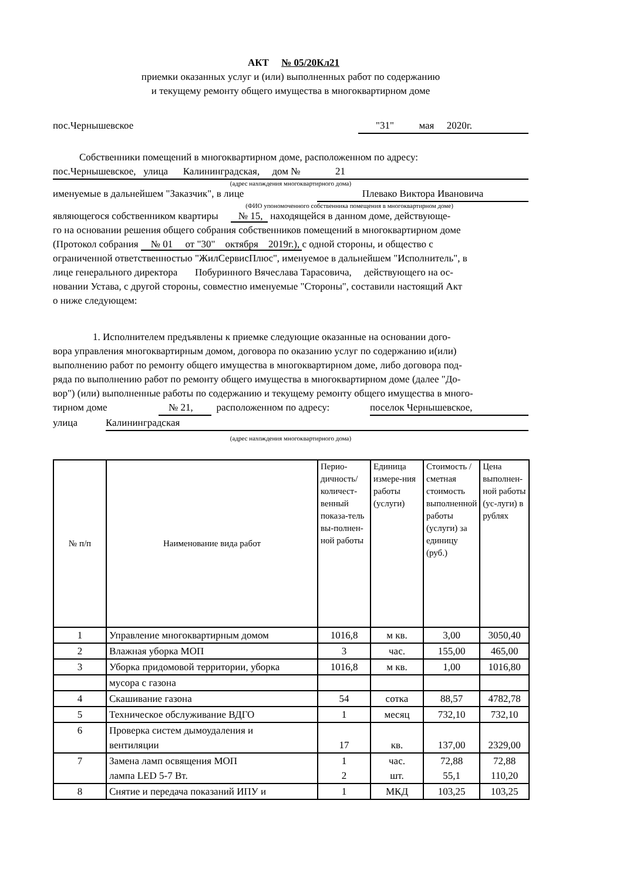АКТ № 05/20Кл21
приемки оказанных услуг и (или) выполненных работ по содержанию
и текущему ремонту общего имущества в многоквартирном доме
пос.Чернышевское "31" мая 2020г.
Собственники помещений в многоквартирном доме, расположенном по адресу:
пос.Чернышевское, улица Калининградская, дом № 21
(адрес нахождения многоквартирного дома)
именуемые в дальнейшем "Заказчик", в лице Плевако Виктора Ивановича
(ФИО упономоченного собственника помещения в многоквартирном доме)
являющегося собственником квартиры № 15, находящейся в данном доме, действующе-
го на основании решения общего собрания собственников помещений в многоквартирном доме
(Протокол собрания № 01 от "30" октября 2019г.), с одной стороны, и общество с
ограниченной ответственностью "ЖилСервисПлюс", именуемое в дальнейшем "Исполнитель", в
лице генерального директора Побуринного Вячеслава Тарасовича, действующего на ос-
новании Устава, с другой стороны, совместно именуемые "Стороны", составили настоящий Акт
о ниже следующем:
1. Исполнителем предъявлены к приемке следующие оказанные на основании дого-
вора управления многоквартирным домом, договора по оказанию услуг по содержанию и(или)
выполнению работ по ремонту общего имущества в многоквартирном доме, либо договора под-
ряда по выполнению работ по ремонту общего имущества в многоквартирном доме (далее "До-
вор") (или) выполненные работы по содержанию и текущему ремонту общего имущества в много-
тирном доме № 21, расположенном по адресу: поселок Чернышевское,
улица Калининградская
(адрес нахождения многоквартирного дома)
| № п/п | Наименование вида работ | Перио-дичность/количест-венный показа-тель вы-полнен-ной работы | Единица измере-ния работы (услуги) | Стоимость / сметная стоимость выполненной работы (услуги) за единицу (руб.) | Цена выполнен-ной работы (ус-луги) в рублях |
| 1 | Управление многоквартирным домом | 1016,8 | м кв. | 3,00 | 3050,40 |
| 2 | Влажная уборка МОП | 3 | час. | 155,00 | 465,00 |
| 3 | Уборка придомовой территории, уборка | 1016,8 | м кв. | 1,00 | 1016,80 |
| | мусора с газона | | | | |
| 4 | Скашивание газона | 54 | сотка | 88,57 | 4782,78 |
| 5 | Техническое обслуживание ВДГО | 1 | месяц | 732,10 | 732,10 |
| 6 | Проверка систем дымоудаления и вентиляции | 17 | кв. | 137,00 | 2329,00 |
| 7 | Замена ламп освящения МОП лампа LED 5-7 Вт. | 1 2 | час. шт. | 72,88 55,1 | 72,88 110,20 |
| 8 | Снятие и передача показаний ИПУ и | 1 | МКД | 103,25 | 103,25 |